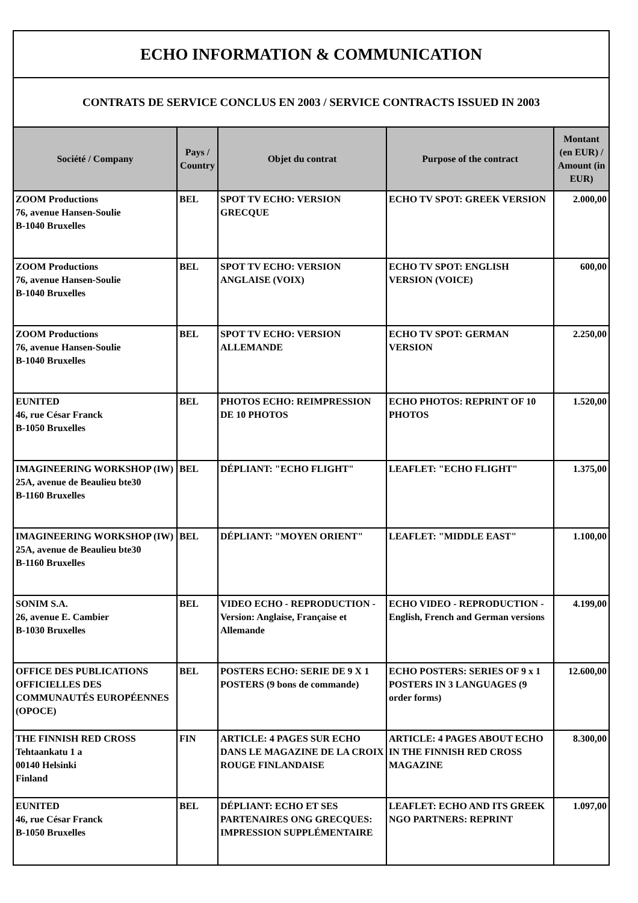| ECHO INFORMATION & COMMUNICATION | | | | |
| CONTRATS DE SERVICE CONCLUS EN 2003 / SERVICE CONTRACTS ISSUED IN 2003 | | | | |
| Société / Company | Pays / Country | Objet du contrat | Purpose of the contract | Montant (en EUR) / Amount (in EUR) |
| ZOOM Productions 76, avenue Hansen-Soulie B-1040 Bruxelles | BEL | SPOT TV ECHO: VERSION GRECQUE | ECHO TV SPOT: GREEK VERSION | 2.000,00 |
| ZOOM Productions 76, avenue Hansen-Soulie B-1040 Bruxelles | BEL | SPOT TV ECHO: VERSION ANGLAISE (VOIX) | ECHO TV SPOT: ENGLISH VERSION (VOICE) | 600,00 |
| ZOOM Productions 76, avenue Hansen-Soulie B-1040 Bruxelles | BEL | SPOT TV ECHO: VERSION ALLEMANDE | ECHO TV SPOT: GERMAN VERSION | 2.250,00 |
| EUNITED 46, rue César Franck B-1050 Bruxelles | BEL | PHOTOS ECHO: REIMPRESSION DE 10 PHOTOS | ECHO PHOTOS: REPRINT OF 10 PHOTOS | 1.520,00 |
| IMAGINEERING WORKSHOP (IW) 25A, avenue de Beaulieu bte30 B-1160 Bruxelles | BEL | DÉPLIANT: "ECHO FLIGHT" | LEAFLET: "ECHO FLIGHT" | 1.375,00 |
| IMAGINEERING WORKSHOP (IW) 25A, avenue de Beaulieu bte30 B-1160 Bruxelles | BEL | DÉPLIANT: "MOYEN ORIENT" | LEAFLET: "MIDDLE EAST" | 1.100,00 |
| SONIM S.A. 26, avenue E. Cambier B-1030 Bruxelles | BEL | VIDEO ECHO - REPRODUCTION - Version: Anglaise, Française et Allemande | ECHO VIDEO - REPRODUCTION - English, French and German versions | 4.199,00 |
| OFFICE DES PUBLICATIONS OFFICIELLES DES COMMUNAUTÉS EUROPÉENNES (OPOCE) | BEL | POSTERS ECHO: SERIE DE 9 X 1 POSTERS (9 bons de commande) | ECHO POSTERS: SERIES OF 9 x 1 POSTERS IN 3 LANGUAGES (9 order forms) | 12.600,00 |
| THE FINNISH RED CROSS Tehtaankatu 1 a 00140 Helsinki Finland | FIN | ARTICLE: 4 PAGES SUR ECHO DANS LE MAGAZINE DE LA CROIX ROUGE FINLANDAISE | ARTICLE: 4 PAGES ABOUT ECHO IN THE FINNISH RED CROSS MAGAZINE | 8.300,00 |
| EUNITED 46, rue César Franck B-1050 Bruxelles | BEL | DÉPLIANT: ECHO ET SES PARTENAIRES ONG GRECQUES: IMPRESSION SUPPLÉMENTAIRE | LEAFLET: ECHO AND ITS GREEK NGO PARTNERS: REPRINT | 1.097,00 |